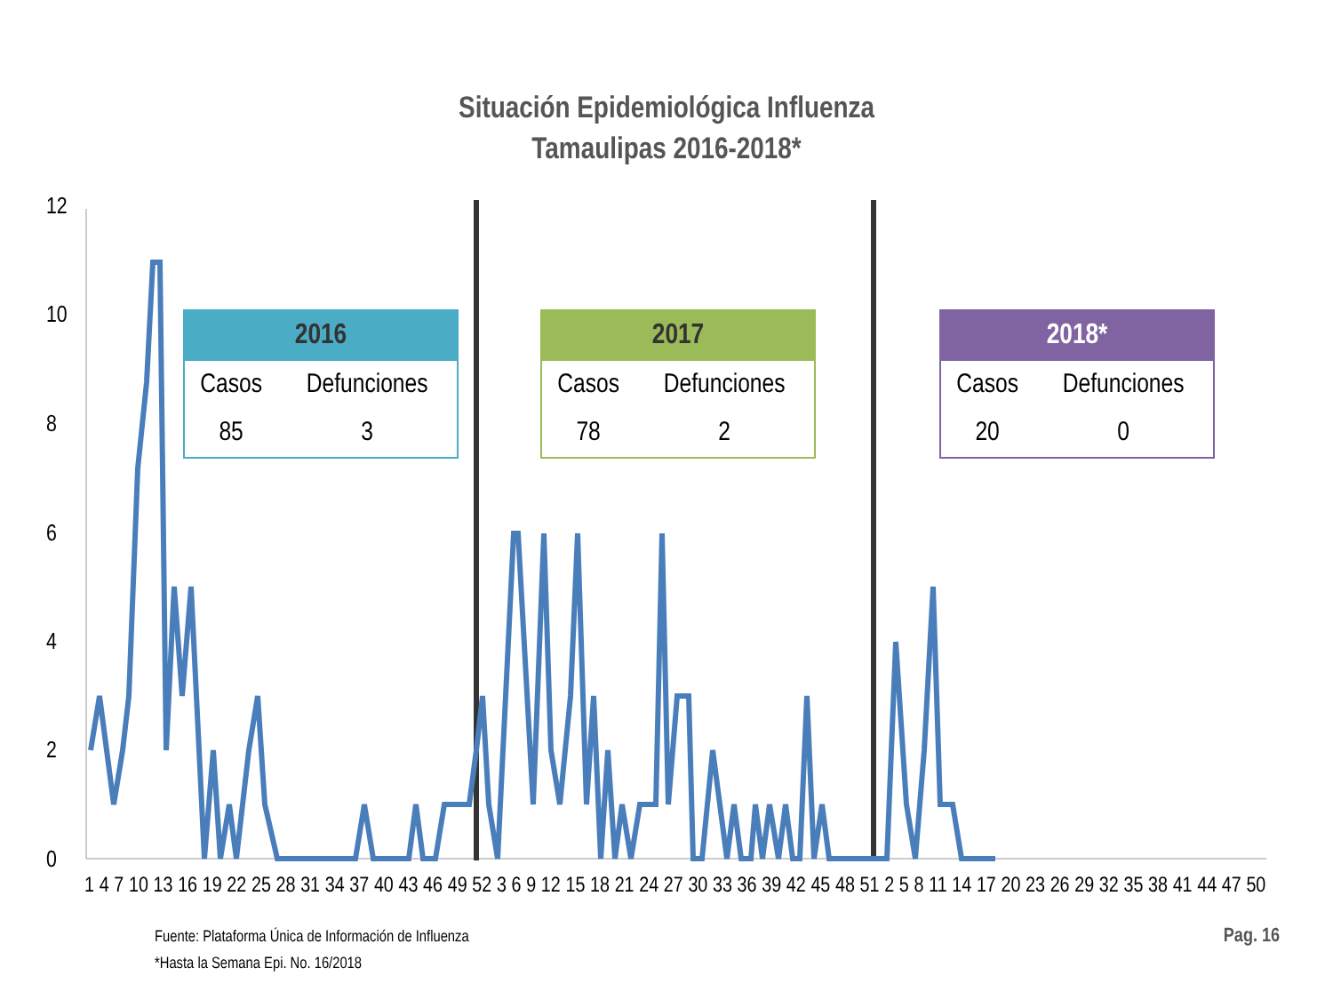Situación Epidemiológica Influenza
Tamaulipas 2016-2018*
12
10
8
6
4
2
0
1 4 7 10 13 16 19 22 25 28 31 34 37 40 43 46 49 52 3 6 9 12 15 18 21 24 27 30 33 36 39 42 45 48 51 2 5 8 11 14 17 20 23 26 29 32 35 38 41 44 47 50
| 2016 | |
| --- | --- |
| Casos | Defunciones |
| 85 | 3 |
| 2017 | |
| --- | --- |
| Casos | Defunciones |
| 78 | 2 |
| 2018* | |
| --- | --- |
| Casos | Defunciones |
| 20 | 0 |
Fuente: Plataforma Única de Información de Influenza
*Hasta la Semana Epi. No. 16/2018
Pag. 16